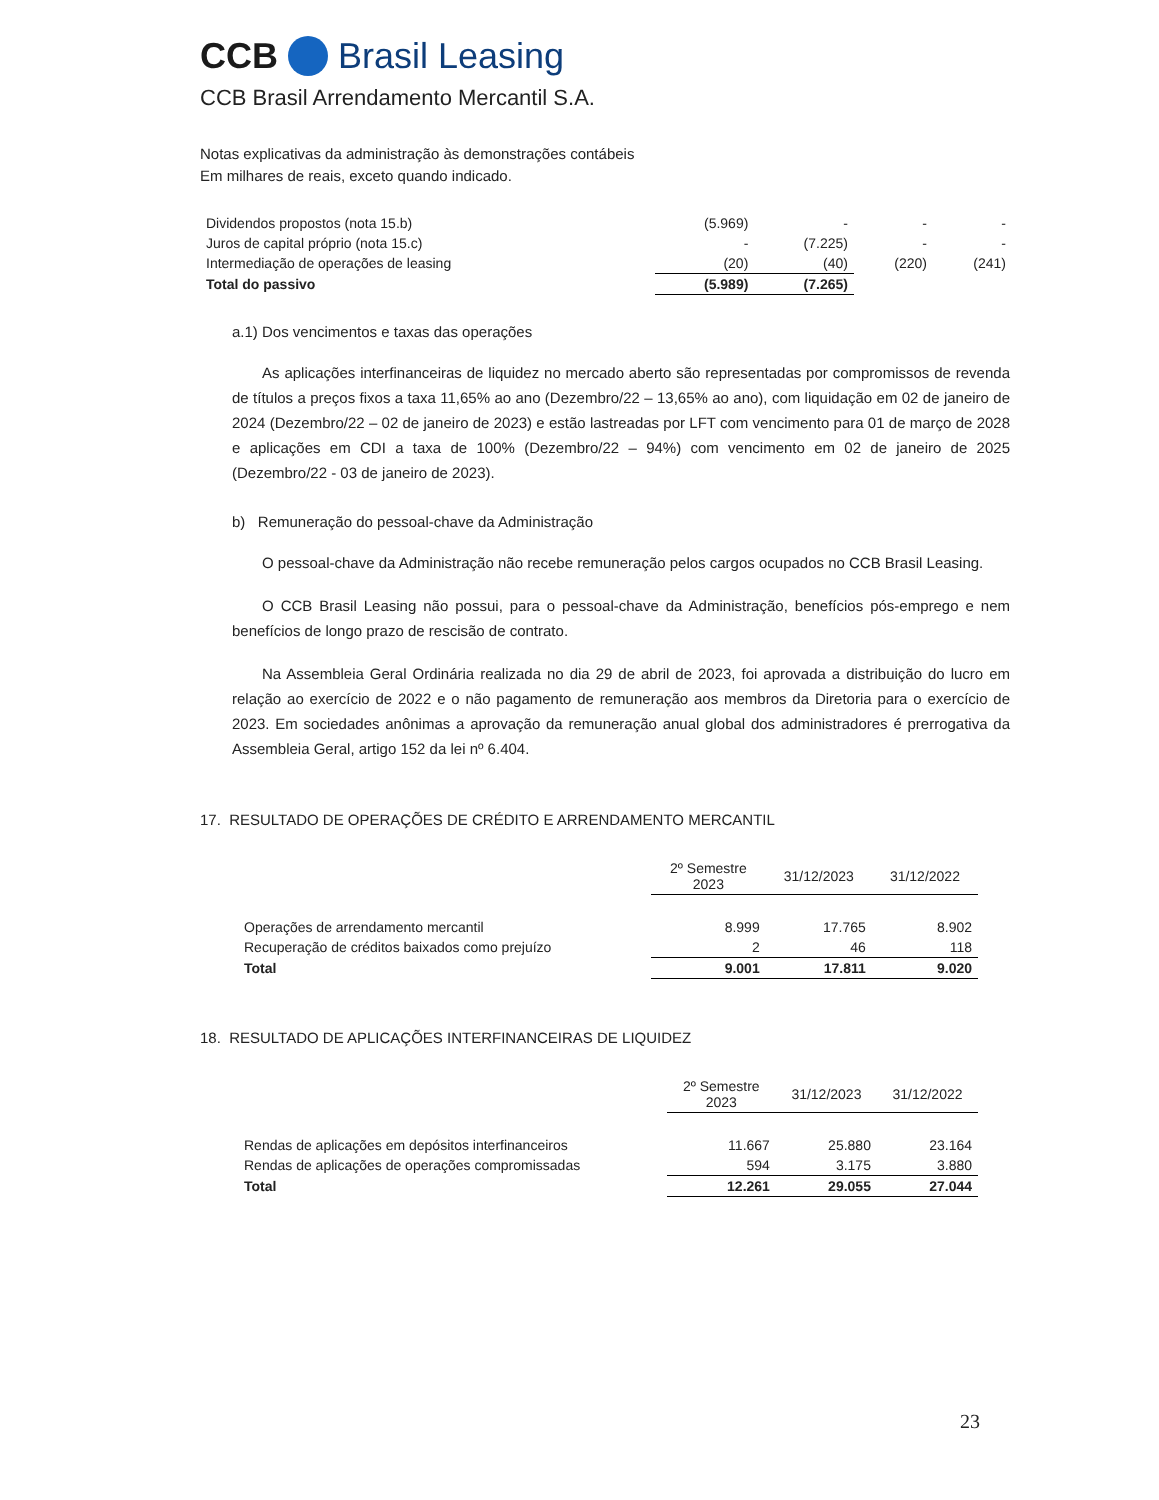CCB Brasil Leasing
CCB Brasil Arrendamento Mercantil S.A.
Notas explicativas da administração às demonstrações contábeis
Em milhares de reais, exceto quando indicado.
| Dividendos propostos (nota 15.b) | (5.969) | - | - | - |
| Juros de capital próprio (nota 15.c) | - | (7.225) | - | - |
| Intermediação de operações de leasing | (20) | (40) | (220) | (241) |
| Total do passivo | (5.989) | (7.265) | | |
a.1) Dos vencimentos e taxas das operações
As aplicações interfinanceiras de liquidez no mercado aberto são representadas por compromissos de revenda de títulos a preços fixos a taxa 11,65% ao ano (Dezembro/22 – 13,65% ao ano), com liquidação em 02 de janeiro de 2024 (Dezembro/22 – 02 de janeiro de 2023) e estão lastreadas por LFT com vencimento para 01 de março de 2028 e aplicações em CDI a taxa de 100% (Dezembro/22 – 94%) com vencimento em 02 de janeiro de 2025 (Dezembro/22 - 03 de janeiro de 2023).
b) Remuneração do pessoal-chave da Administração
O pessoal-chave da Administração não recebe remuneração pelos cargos ocupados no CCB Brasil Leasing.
O CCB Brasil Leasing não possui, para o pessoal-chave da Administração, benefícios pós-emprego e nem benefícios de longo prazo de rescisão de contrato.
Na Assembleia Geral Ordinária realizada no dia 29 de abril de 2023, foi aprovada a distribuição do lucro em relação ao exercício de 2022 e o não pagamento de remuneração aos membros da Diretoria para o exercício de 2023. Em sociedades anônimas a aprovação da remuneração anual global dos administradores é prerrogativa da Assembleia Geral, artigo 152 da lei nº 6.404.
17. RESULTADO DE OPERAÇÕES DE CRÉDITO E ARRENDAMENTO MERCANTIL
| | 2º Semestre 2023 | 31/12/2023 | 31/12/2022 |
| --- | --- | --- | --- |
| Operações de arrendamento mercantil | 8.999 | 17.765 | 8.902 |
| Recuperação de créditos baixados como prejuízo | 2 | 46 | 118 |
| Total | 9.001 | 17.811 | 9.020 |
18. RESULTADO DE APLICAÇÕES INTERFINANCEIRAS DE LIQUIDEZ
| | 2º Semestre 2023 | 31/12/2023 | 31/12/2022 |
| --- | --- | --- | --- |
| Rendas de aplicações em depósitos interfinanceiros | 11.667 | 25.880 | 23.164 |
| Rendas de aplicações de operações compromissadas | 594 | 3.175 | 3.880 |
| Total | 12.261 | 29.055 | 27.044 |
23